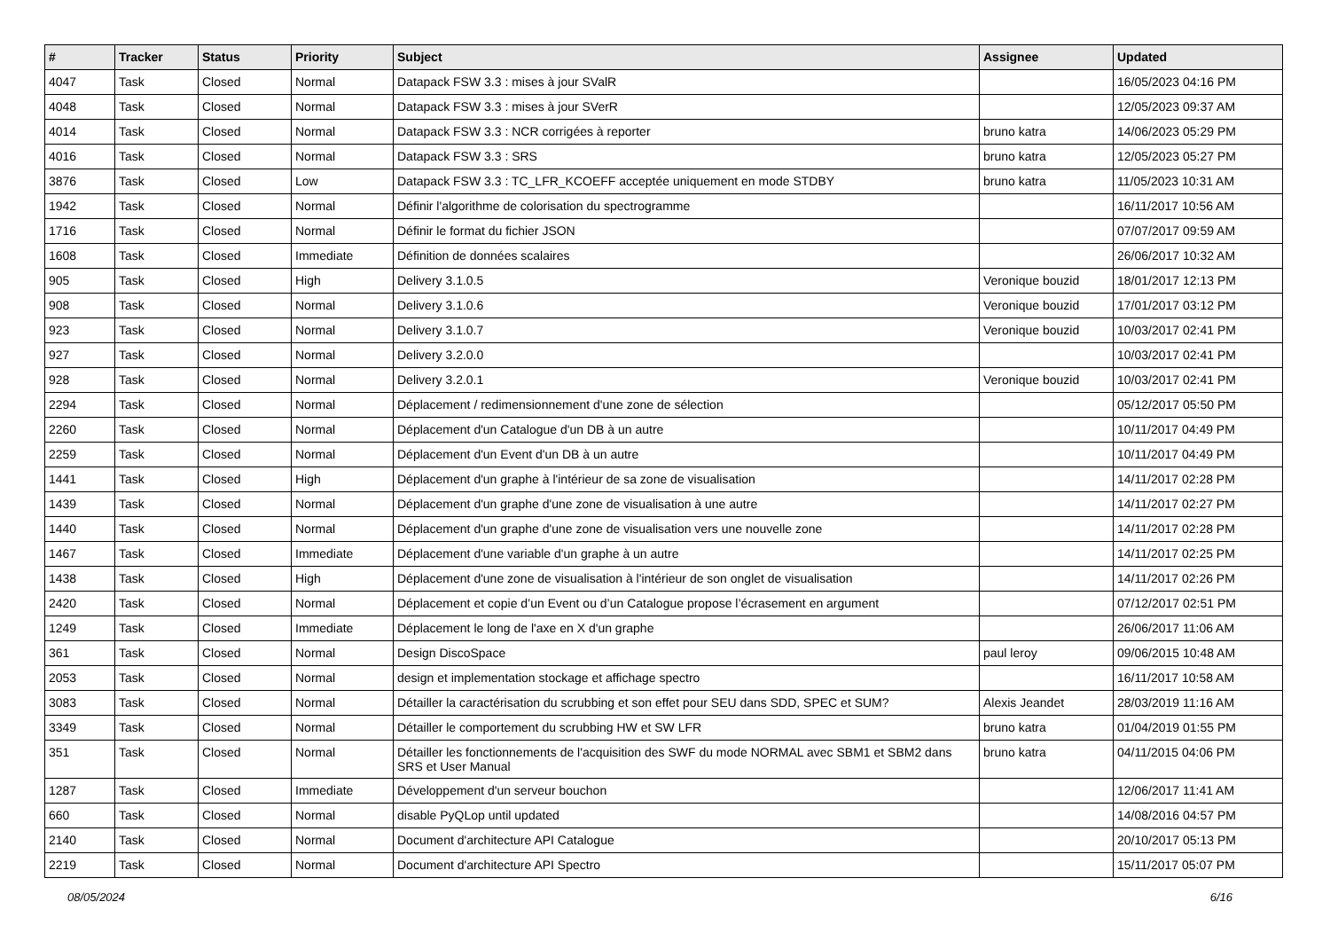| # | Tracker | Status | Priority | Subject | Assignee | Updated |
| --- | --- | --- | --- | --- | --- | --- |
| 4047 | Task | Closed | Normal | Datapack FSW 3.3 : mises à jour SValR | | 16/05/2023 04:16 PM |
| 4048 | Task | Closed | Normal | Datapack FSW 3.3 : mises à jour SVerR | | 12/05/2023 09:37 AM |
| 4014 | Task | Closed | Normal | Datapack FSW 3.3 : NCR corrigées à reporter | bruno katra | 14/06/2023 05:29 PM |
| 4016 | Task | Closed | Normal | Datapack FSW 3.3 : SRS | bruno katra | 12/05/2023 05:27 PM |
| 3876 | Task | Closed | Low | Datapack FSW 3.3 : TC_LFR_KCOEFF acceptée uniquement en mode STDBY | bruno katra | 11/05/2023 10:31 AM |
| 1942 | Task | Closed | Normal | Définir l'algorithme de colorisation du spectrogramme | | 16/11/2017 10:56 AM |
| 1716 | Task | Closed | Normal | Définir le format du fichier JSON | | 07/07/2017 09:59 AM |
| 1608 | Task | Closed | Immediate | Définition de données scalaires | | 26/06/2017 10:32 AM |
| 905 | Task | Closed | High | Delivery 3.1.0.5 | Veronique bouzid | 18/01/2017 12:13 PM |
| 908 | Task | Closed | Normal | Delivery 3.1.0.6 | Veronique bouzid | 17/01/2017 03:12 PM |
| 923 | Task | Closed | Normal | Delivery 3.1.0.7 | Veronique bouzid | 10/03/2017 02:41 PM |
| 927 | Task | Closed | Normal | Delivery 3.2.0.0 | | 10/03/2017 02:41 PM |
| 928 | Task | Closed | Normal | Delivery 3.2.0.1 | Veronique bouzid | 10/03/2017 02:41 PM |
| 2294 | Task | Closed | Normal | Déplacement / redimensionnement d'une zone de sélection | | 05/12/2017 05:50 PM |
| 2260 | Task | Closed | Normal | Déplacement d'un Catalogue d'un DB à un autre | | 10/11/2017 04:49 PM |
| 2259 | Task | Closed | Normal | Déplacement d'un Event d'un DB à un autre | | 10/11/2017 04:49 PM |
| 1441 | Task | Closed | High | Déplacement d'un graphe à l'intérieur de sa zone de visualisation | | 14/11/2017 02:28 PM |
| 1439 | Task | Closed | Normal | Déplacement d'un graphe d'une zone de visualisation à une autre | | 14/11/2017 02:27 PM |
| 1440 | Task | Closed | Normal | Déplacement d'un graphe d'une zone de visualisation vers une nouvelle zone | | 14/11/2017 02:28 PM |
| 1467 | Task | Closed | Immediate | Déplacement d'une variable d'un graphe à un autre | | 14/11/2017 02:25 PM |
| 1438 | Task | Closed | High | Déplacement d'une zone de visualisation à l'intérieur de son onglet de visualisation | | 14/11/2017 02:26 PM |
| 2420 | Task | Closed | Normal | Déplacement et copie d’un Event ou d’un Catalogue propose l’écrasement en argument | | 07/12/2017 02:51 PM |
| 1249 | Task | Closed | Immediate | Déplacement le long de l'axe en X d'un graphe | | 26/06/2017 11:06 AM |
| 361 | Task | Closed | Normal | Design DiscoSpace | paul leroy | 09/06/2015 10:48 AM |
| 2053 | Task | Closed | Normal | design et implementation stockage et affichage spectro | | 16/11/2017 10:58 AM |
| 3083 | Task | Closed | Normal | Détailler la caractérisation du scrubbing et son effet pour SEU dans SDD, SPEC et SUM? | Alexis Jeandet | 28/03/2019 11:16 AM |
| 3349 | Task | Closed | Normal | Détailler le comportement du scrubbing HW et SW LFR | bruno katra | 01/04/2019 01:55 PM |
| 351 | Task | Closed | Normal | Détailler les fonctionnements de l'acquisition des SWF du mode NORMAL avec SBM1 et SBM2 dans SRS et User Manual | bruno katra | 04/11/2015 04:06 PM |
| 1287 | Task | Closed | Immediate | Développement d'un serveur bouchon | | 12/06/2017 11:41 AM |
| 660 | Task | Closed | Normal | disable PyQLop until updated | | 14/08/2016 04:57 PM |
| 2140 | Task | Closed | Normal | Document d'architecture API Catalogue | | 20/10/2017 05:13 PM |
| 2219 | Task | Closed | Normal | Document d'architecture API Spectro | | 15/11/2017 05:07 PM |
08/05/2024 6/16